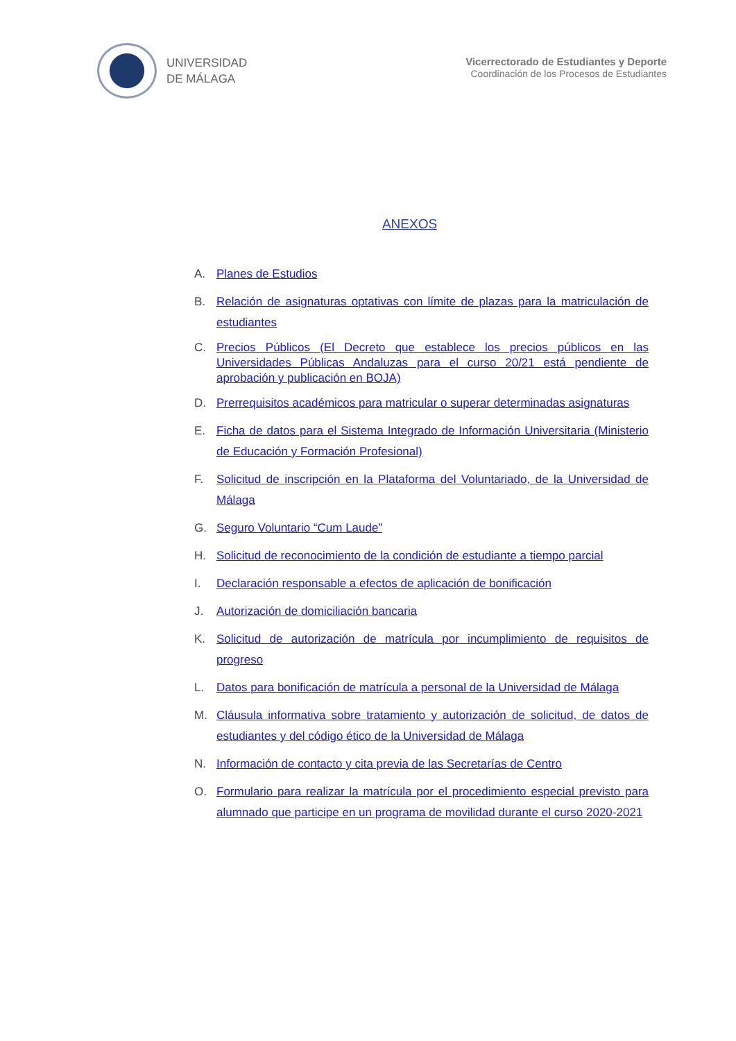UNIVERSIDAD
DE MÁLAGA
Vicerrectorado de Estudiantes y Deporte
Coordinación de los Procesos de Estudiantes
ANEXOS
A. Planes de Estudios
B. Relación de asignaturas optativas con límite de plazas para la matriculación de estudiantes
C. Precios Públicos (El Decreto que establece los precios públicos en las Universidades Públicas Andaluzas para el curso 20/21 está pendiente de aprobación y publicación en BOJA)
D. Prerrequisitos académicos para matricular o superar determinadas asignaturas
E. Ficha de datos para el Sistema Integrado de Información Universitaria (Ministerio de Educación y Formación Profesional)
F. Solicitud de inscripción en la Plataforma del Voluntariado, de la Universidad de Málaga
G. Seguro Voluntario “Cum Laude”
H. Solicitud de reconocimiento de la condición de estudiante a tiempo parcial
I. Declaración responsable a efectos de aplicación de bonificación
J. Autorización de domiciliación bancaria
K. Solicitud de autorización de matrícula por incumplimiento de requisitos de progreso
L. Datos para bonificación de matrícula a personal de la Universidad de Málaga
M. Cláusula informativa sobre tratamiento y autorización de solicitud, de datos de estudiantes y del código ético de la Universidad de Málaga
N. Información de contacto y cita previa de las Secretarías de Centro
O. Formulario para realizar la matrícula por el procedimiento especial previsto para alumnado que participe en un programa de movilidad durante el curso 2020-2021